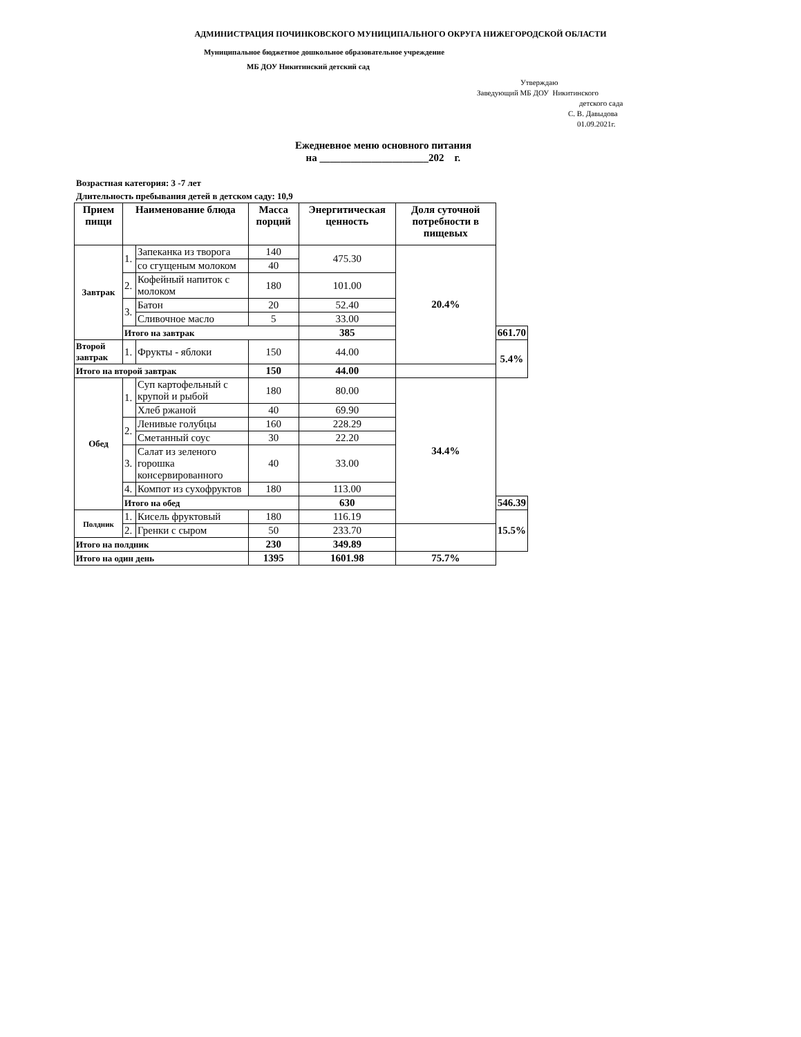АДМИНИСТРАЦИЯ ПОЧИНКОВСКОГО МУНИЦИПАЛЬНОГО ОКРУГА НИЖЕГОРОДСКОЙ ОБЛАСТИ
Муниципальное бюджетное дошкольное образовательное учреждение
МБ ДОУ Никитинский детский сад
Утверждаю
Заведующий МБ ДОУ Никитинского
детского сада
С. В. Давыдова
01.09.2021г.
Ежедневное меню основного питания
на _____________________202 г.
Возрастная категория: 3 -7 лет
Длительность пребывания детей в детском саду: 10,9
| Прием пищи | Наименование блюда | | Масса порций | Энергитическая ценность | Доля суточной потребности в пищевых | |
| --- | --- | --- | --- | --- | --- | --- |
| Завтрак | 1. | Запеканка из творога | 140 | 475.30 | 20.4% | |
| | | со сгущеным молоком | 40 | | | |
| | 2. | Кофейный напиток с молоком | 180 | 101.00 | | |
| | 3. | Батон | 20 | 52.40 | | |
| | | Сливочное масло | 5 | 33.00 | | |
| | Итого на завтрак | | | 385 | | 661.70 |
| Второй завтрак | 1. | Фрукты - яблоки | 150 | 44.00 | | 5.4% |
| Итого на второй завтрак | | | 150 | 44.00 | | |
| Обед | 1. | Суп картофельный с крупой и рыбой | 180 | 80.00 | 34.4% | |
| | | Хлеб ржаной | 40 | 69.90 | | |
| | 2. | Ленивые голубцы | 160 | 228.29 | | |
| | | Сметанный соус | 30 | 22.20 | | |
| | 3. | Салат из зеленого горошка консервированного | 40 | 33.00 | | |
| | 4. | Компот из сухофруктов | 180 | 113.00 | | |
| | Итого на обед | | | 630 | | 546.39 |
| Полдник | 1. | Кисель фруктовый | 180 | 116.19 | | 15.5% |
| | 2. | Гренки с сыром | 50 | 233.70 | | |
| Итого на полдник | | | 230 | 349.89 | | |
| Итого на один день | | | 1395 | 1601.98 | 75.7% | |